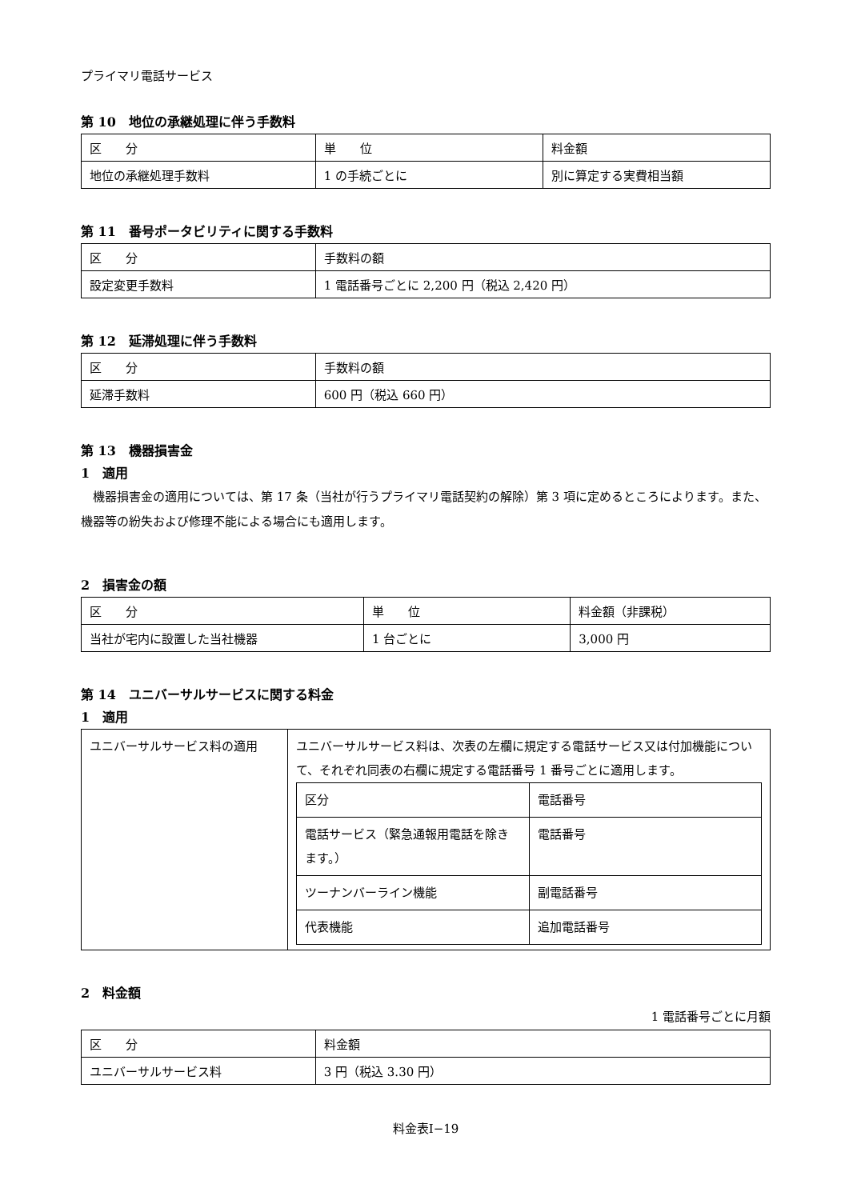プライマリ電話サービス
第 10　地位の承継処理に伴う手数料
| 区 分 | 単 位 | 料金額 |
| --- | --- | --- |
| 地位の承継処理手数料 | 1 の手続ごとに | 別に算定する実費相当額 |
第 11　番号ポータビリティに関する手数料
| 区 分 | 手数料の額 |
| --- | --- |
| 設定変更手数料 | 1 電話番号ごとに 2,200 円（税込 2,420 円） |
第 12　延滞処理に伴う手数料
| 区 分 | 手数料の額 |
| --- | --- |
| 延滞手数料 | 600 円（税込 660 円） |
第 13　機器損害金
1　適用
　機器損害金の適用については、第 17 条（当社が行うプライマリ電話契約の解除）第 3 項に定めるところによります。また、機器等の紛失および修理不能による場合にも適用します。
2　損害金の額
| 区 分 | 単 位 | 料金額（非課税） |
| --- | --- | --- |
| 当社が宅内に設置した当社機器 | 1 台ごとに | 3,000 円 |
第 14　ユニバーサルサービスに関する料金
1　適用
| ユニバーサルサービス料の適用 | ユニバーサルサービス料は、次表の左欄に規定する電話サービス又は付加機能について、それぞれ同表の右欄に規定する電話番号 1 番号ごとに適用します。 / 区分 / 電話番号 / / 電話サービス（緊急通報用電話を除きます。） / 電話番号 / / ツーナンバーライン機能 / 副電話番号 / / 代表機能 / 追加電話番号 / |
2　料金額
1 電話番号ごとに月額
| 区 分 | 料金額 |
| --- | --- |
| ユニバーサルサービス料 | 3 円（税込 3.30 円） |
料金表Ⅰ−19